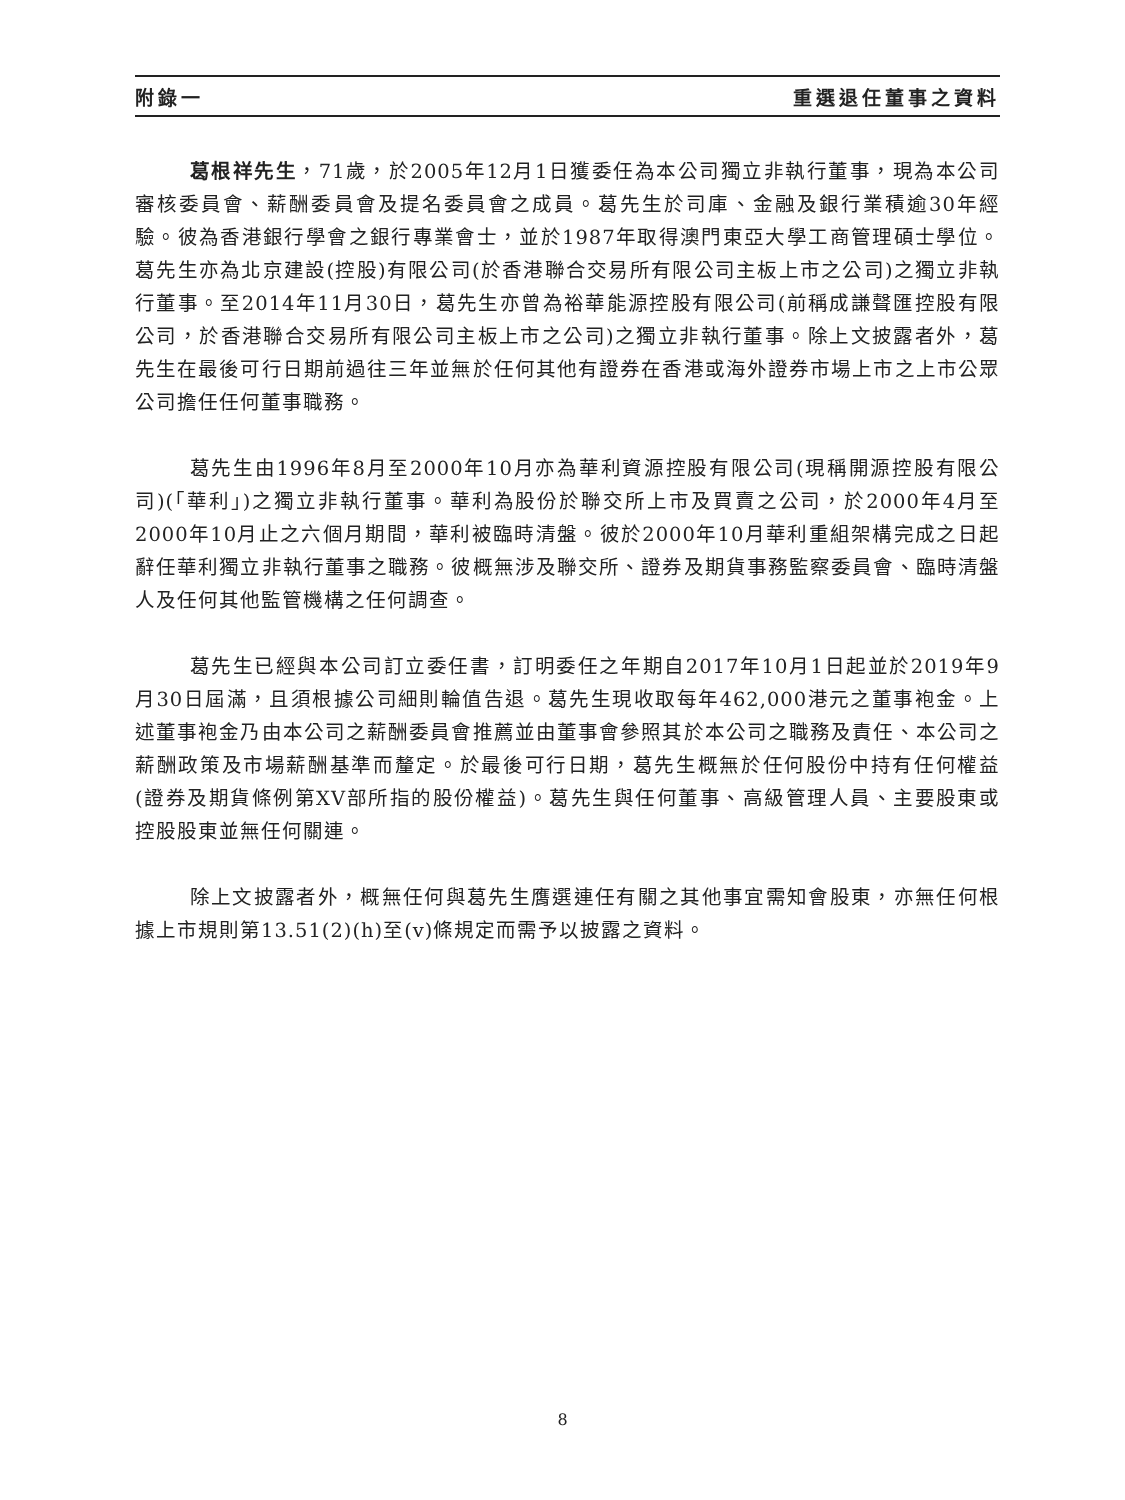附錄一 重選退任董事之資料
葛根祥先生，71歲，於2005年12月1日獲委任為本公司獨立非執行董事，現為本公司審核委員會、薪酬委員會及提名委員會之成員。葛先生於司庫、金融及銀行業積逾30年經驗。彼為香港銀行學會之銀行專業會士，並於1987年取得澳門東亞大學工商管理碩士學位。葛先生亦為北京建設(控股)有限公司(於香港聯合交易所有限公司主板上市之公司)之獨立非執行董事。至2014年11月30日，葛先生亦曾為裕華能源控股有限公司(前稱成謙聲匯控股有限公司，於香港聯合交易所有限公司主板上市之公司)之獨立非執行董事。除上文披露者外，葛先生在最後可行日期前過往三年並無於任何其他有證券在香港或海外證券市場上市之上市公眾公司擔任任何董事職務。
葛先生由1996年8月至2000年10月亦為華利資源控股有限公司(現稱開源控股有限公司)(「華利」)之獨立非執行董事。華利為股份於聯交所上市及買賣之公司，於2000年4月至2000年10月止之六個月期間，華利被臨時清盤。彼於2000年10月華利重組架構完成之日起辭任華利獨立非執行董事之職務。彼概無涉及聯交所、證券及期貨事務監察委員會、臨時清盤人及任何其他監管機構之任何調查。
葛先生已經與本公司訂立委任書，訂明委任之年期自2017年10月1日起並於2019年9月30日屆滿，且須根據公司細則輪值告退。葛先生現收取每年462,000港元之董事袍金。上述董事袍金乃由本公司之薪酬委員會推薦並由董事會參照其於本公司之職務及責任、本公司之薪酬政策及市場薪酬基準而釐定。於最後可行日期，葛先生概無於任何股份中持有任何權益(證券及期貨條例第XV部所指的股份權益)。葛先生與任何董事、高級管理人員、主要股東或控股股東並無任何關連。
除上文披露者外，概無任何與葛先生膺選連任有關之其他事宜需知會股東，亦無任何根據上市規則第13.51(2)(h)至(v)條規定而需予以披露之資料。
8